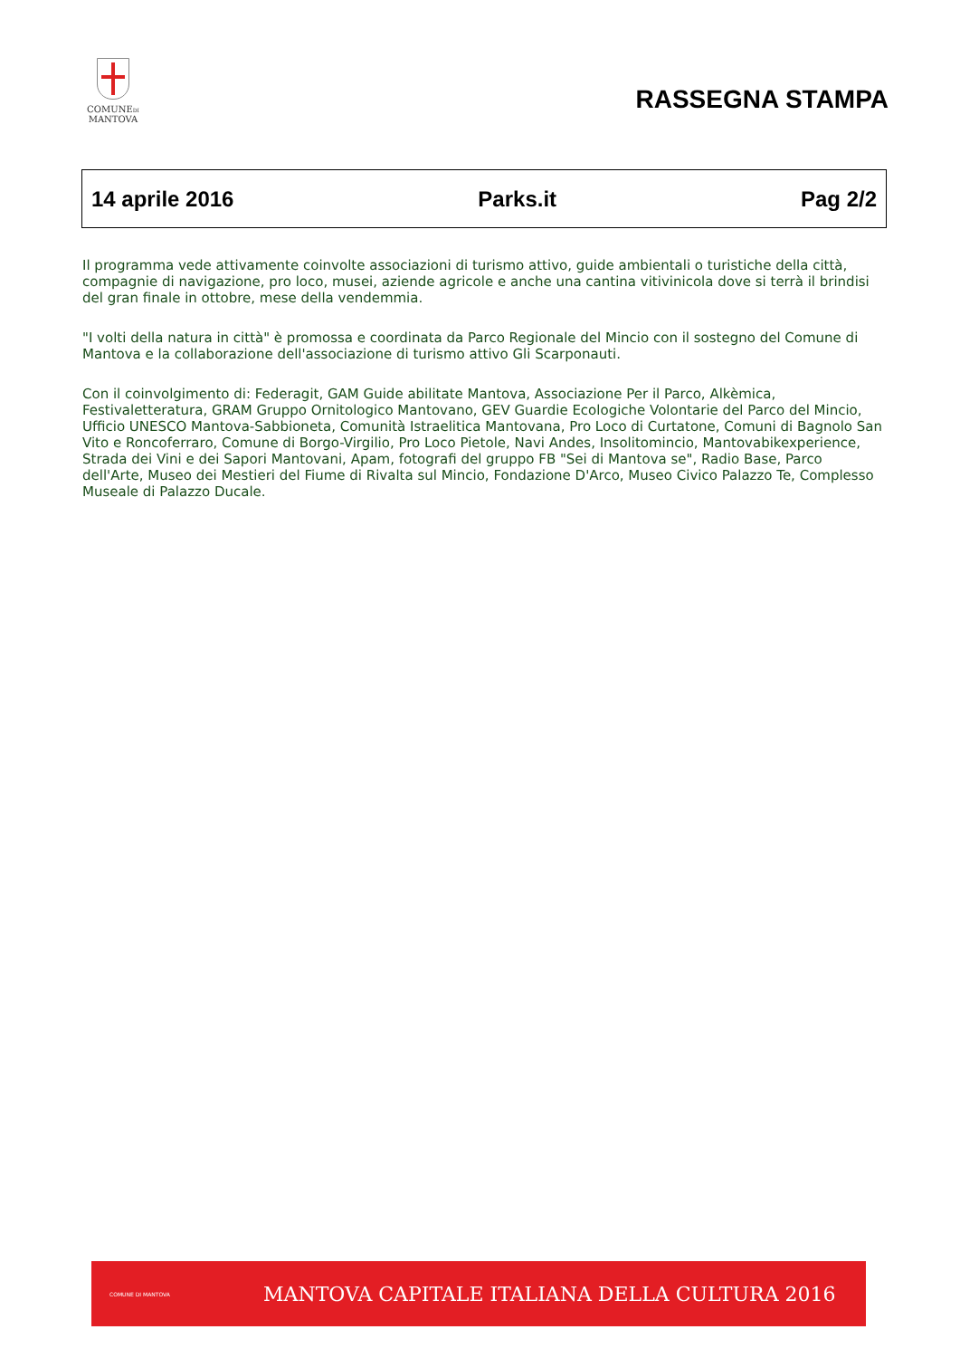COMUNEDI
MANTOVA
RASSEGNA STAMPA
14 aprile 2016 Parks.it Pag 2/2
Il programma vede attivamente coinvolte associazioni di turismo attivo, guide ambientali o turistiche della città, compagnie di navigazione, pro loco, musei, aziende agricole e anche una cantina vitivinicola dove si terrà il brindisi del gran finale in ottobre, mese della vendemmia.
"I volti della natura in città" è promossa e coordinata da Parco Regionale del Mincio con il sostegno del Comune di Mantova e la collaborazione dell'associazione di turismo attivo Gli Scarponauti.
Con il coinvolgimento di: Federagit, GAM Guide abilitate Mantova, Associazione Per il Parco, Alkèmica, Festivaletteratura, GRAM Gruppo Ornitologico Mantovano, GEV Guardie Ecologiche Volontarie del Parco del Mincio, Ufficio UNESCO Mantova-Sabbioneta, Comunità Istraelitica Mantovana, Pro Loco di Curtatone, Comuni di Bagnolo San Vito e Roncoferraro, Comune di Borgo-Virgilio, Pro Loco Pietole, Navi Andes, Insolitomincio, Mantovabikexperience, Strada dei Vini e dei Sapori Mantovani, Apam, fotografi del gruppo FB "Sei di Mantova se", Radio Base, Parco dell'Arte, Museo dei Mestieri del Fiume di Rivalta sul Mincio, Fondazione D'Arco, Museo Civico Palazzo Te, Complesso Museale di Palazzo Ducale.
COMUNE DI MANTOVA
MANTOVA CAPITALE ITALIANA DELLA CULTURA 2016